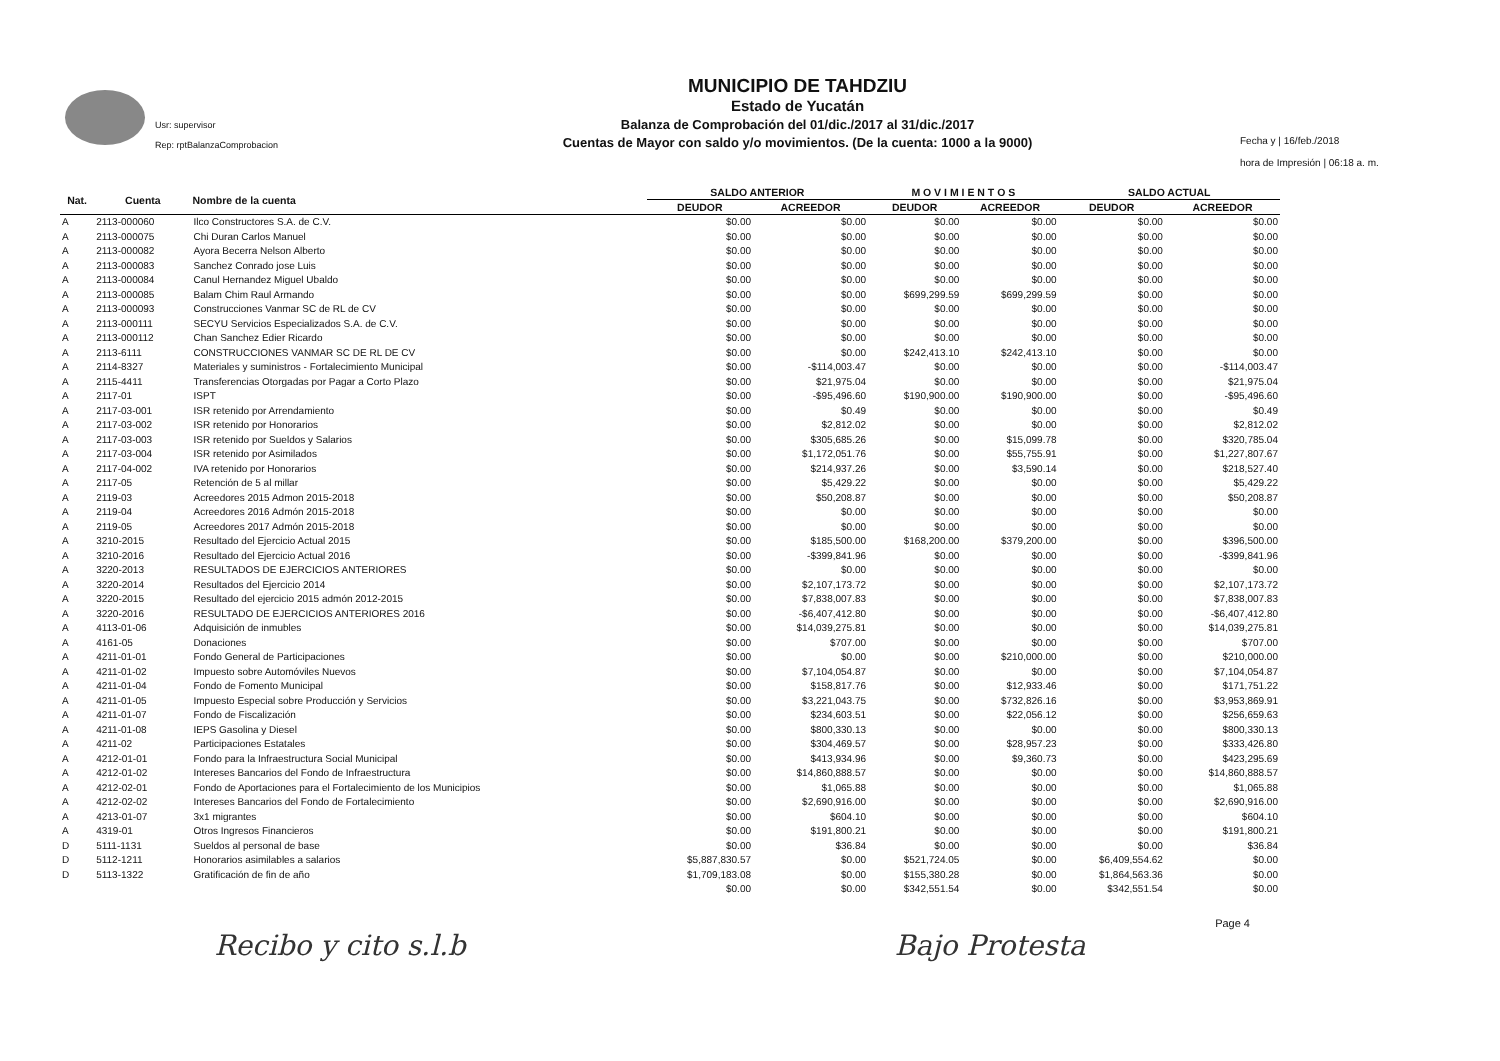Usr: supervisor
Rep: rptBalanzaComprobacion
MUNICIPIO DE TAHDZIU
Estado de Yucatán
Balanza de Comprobación del 01/dic./2017 al 31/dic./2017
Cuentas de Mayor con saldo y/o movimientos. (De la cuenta: 1000 a la 9000)
Fecha y | 16/feb./2018
hora de Impresión | 06:18 a. m.
| Nat. | Cuenta | Nombre de la cuenta | SALDO ANTERIOR | | M O V I M I E N T O S | | SALDO ACTUAL | |
| --- | --- | --- | --- | --- | --- | --- | --- | --- |
| | | | DEUDOR | ACREEDOR | DEUDOR | ACREEDOR | DEUDOR | ACREEDOR |
| A | 2113-000060 | Ilco Constructores S.A. de C.V. | $0.00 | $0.00 | $0.00 | $0.00 | $0.00 | $0.00 |
| A | 2113-000075 | Chi Duran Carlos Manuel | $0.00 | $0.00 | $0.00 | $0.00 | $0.00 | $0.00 |
| A | 2113-000082 | Ayora Becerra Nelson Alberto | $0.00 | $0.00 | $0.00 | $0.00 | $0.00 | $0.00 |
| A | 2113-000083 | Sanchez Conrado jose Luis | $0.00 | $0.00 | $0.00 | $0.00 | $0.00 | $0.00 |
| A | 2113-000084 | Canul Hernandez Miguel Ubaldo | $0.00 | $0.00 | $0.00 | $0.00 | $0.00 | $0.00 |
| A | 2113-000085 | Balam Chim Raul Armando | $0.00 | $0.00 | $699,299.59 | $699,299.59 | $0.00 | $0.00 |
| A | 2113-000093 | Construcciones Vanmar SC de RL de CV | $0.00 | $0.00 | $0.00 | $0.00 | $0.00 | $0.00 |
| A | 2113-000111 | SECYU Servicios Especializados S.A. de C.V. | $0.00 | $0.00 | $0.00 | $0.00 | $0.00 | $0.00 |
| A | 2113-000112 | Chan Sanchez Edier Ricardo | $0.00 | $0.00 | $0.00 | $0.00 | $0.00 | $0.00 |
| A | 2113-6111 | CONSTRUCCIONES VANMAR SC DE RL DE CV | $0.00 | $0.00 | $242,413.10 | $242,413.10 | $0.00 | $0.00 |
| A | 2114-8327 | Materiales y suministros - Fortalecimiento Municipal | $0.00 | -$114,003.47 | $0.00 | $0.00 | $0.00 | -$114,003.47 |
| A | 2115-4411 | Transferencias Otorgadas por Pagar a Corto Plazo | $0.00 | $21,975.04 | $0.00 | $0.00 | $0.00 | $21,975.04 |
| A | 2117-01 | ISPT | $0.00 | -$95,496.60 | $190,900.00 | $190,900.00 | $0.00 | -$95,496.60 |
| A | 2117-03-001 | ISR retenido por Arrendamiento | $0.00 | $0.49 | $0.00 | $0.00 | $0.00 | $0.49 |
| A | 2117-03-002 | ISR retenido por Honorarios | $0.00 | $2,812.02 | $0.00 | $0.00 | $0.00 | $2,812.02 |
| A | 2117-03-003 | ISR retenido por Sueldos y Salarios | $0.00 | $305,685.26 | $0.00 | $15,099.78 | $0.00 | $320,785.04 |
| A | 2117-03-004 | ISR retenido por Asimilados | $0.00 | $1,172,051.76 | $0.00 | $55,755.91 | $0.00 | $1,227,807.67 |
| A | 2117-04-002 | IVA retenido por Honorarios | $0.00 | $214,937.26 | $0.00 | $3,590.14 | $0.00 | $218,527.40 |
| A | 2117-05 | Retención de 5 al millar | $0.00 | $5,429.22 | $0.00 | $0.00 | $0.00 | $5,429.22 |
| A | 2119-03 | Acreedores 2015 Admon 2015-2018 | $0.00 | $50,208.87 | $0.00 | $0.00 | $0.00 | $50,208.87 |
| A | 2119-04 | Acreedores 2016 Admón 2015-2018 | $0.00 | $0.00 | $0.00 | $0.00 | $0.00 | $0.00 |
| A | 2119-05 | Acreedores 2017 Admón 2015-2018 | $0.00 | $0.00 | $0.00 | $0.00 | $0.00 | $0.00 |
| A | 3210-2015 | Resultado del Ejercicio Actual 2015 | $0.00 | $185,500.00 | $168,200.00 | $379,200.00 | $0.00 | $396,500.00 |
| A | 3210-2016 | Resultado del Ejercicio Actual 2016 | $0.00 | -$399,841.96 | $0.00 | $0.00 | $0.00 | -$399,841.96 |
| A | 3220-2013 | RESULTADOS DE EJERCICIOS ANTERIORES | $0.00 | $0.00 | $0.00 | $0.00 | $0.00 | $0.00 |
| A | 3220-2014 | Resultados del Ejercicio 2014 | $0.00 | $2,107,173.72 | $0.00 | $0.00 | $0.00 | $2,107,173.72 |
| A | 3220-2015 | Resultado del ejercicio 2015 admón 2012-2015 | $0.00 | $7,838,007.83 | $0.00 | $0.00 | $0.00 | $7,838,007.83 |
| A | 3220-2016 | RESULTADO DE EJERCICIOS ANTERIORES 2016 | $0.00 | -$6,407,412.80 | $0.00 | $0.00 | $0.00 | -$6,407,412.80 |
| A | 4113-01-06 | Adquisición de inmubles | $0.00 | $14,039,275.81 | $0.00 | $0.00 | $0.00 | $14,039,275.81 |
| A | 4161-05 | Donaciones | $0.00 | $707.00 | $0.00 | $0.00 | $0.00 | $707.00 |
| A | 4211-01-01 | Fondo General de Participaciones | $0.00 | $0.00 | $0.00 | $210,000.00 | $0.00 | $210,000.00 |
| A | 4211-01-02 | Impuesto sobre Automóviles Nuevos | $0.00 | $7,104,054.87 | $0.00 | $0.00 | $0.00 | $7,104,054.87 |
| A | 4211-01-04 | Fondo de Fomento Municipal | $0.00 | $158,817.76 | $0.00 | $12,933.46 | $0.00 | $171,751.22 |
| A | 4211-01-05 | Impuesto Especial sobre Producción y Servicios | $0.00 | $3,221,043.75 | $0.00 | $732,826.16 | $0.00 | $3,953,869.91 |
| A | 4211-01-07 | Fondo de Fiscalización | $0.00 | $234,603.51 | $0.00 | $22,056.12 | $0.00 | $256,659.63 |
| A | 4211-01-08 | IEPS Gasolina y Diesel | $0.00 | $800,330.13 | $0.00 | $0.00 | $0.00 | $800,330.13 |
| A | 4211-02 | Participaciones Estatales | $0.00 | $304,469.57 | $0.00 | $28,957.23 | $0.00 | $333,426.80 |
| A | 4212-01-01 | Fondo para la Infraestructura Social Municipal | $0.00 | $413,934.96 | $0.00 | $9,360.73 | $0.00 | $423,295.69 |
| A | 4212-01-02 | Intereses Bancarios del Fondo de Infraestructura | $0.00 | $14,860,888.57 | $0.00 | $0.00 | $0.00 | $14,860,888.57 |
| A | 4212-02-01 | Fondo de Aportaciones para el Fortalecimiento de los Municipios | $0.00 | $1,065.88 | $0.00 | $0.00 | $0.00 | $1,065.88 |
| A | 4212-02-02 | Intereses Bancarios del Fondo de Fortalecimiento | $0.00 | $2,690,916.00 | $0.00 | $0.00 | $0.00 | $2,690,916.00 |
| A | 4213-01-07 | 3x1 migrantes | $0.00 | $604.10 | $0.00 | $0.00 | $0.00 | $604.10 |
| A | 4319-01 | Otros Ingresos Financieros | $0.00 | $191,800.21 | $0.00 | $0.00 | $0.00 | $191,800.21 |
| D | 5111-1131 | Sueldos al personal de base | $0.00 | $36.84 | $0.00 | $0.00 | $0.00 | $36.84 |
| D | 5112-1211 | Honorarios asimilables a salarios | $5,887,830.57 | $0.00 | $521,724.05 | $0.00 | $6,409,554.62 | $0.00 |
| D | 5113-1322 | Gratificación de fin de año | $1,709,183.08 | $0.00 | $155,380.28 | $0.00 | $1,864,563.36 | $0.00 |
| | | | $0.00 | $0.00 | $342,551.54 | $0.00 | $342,551.54 | $0.00 |
Page 4
Recibo y cito s.l.b Bajo Protesta